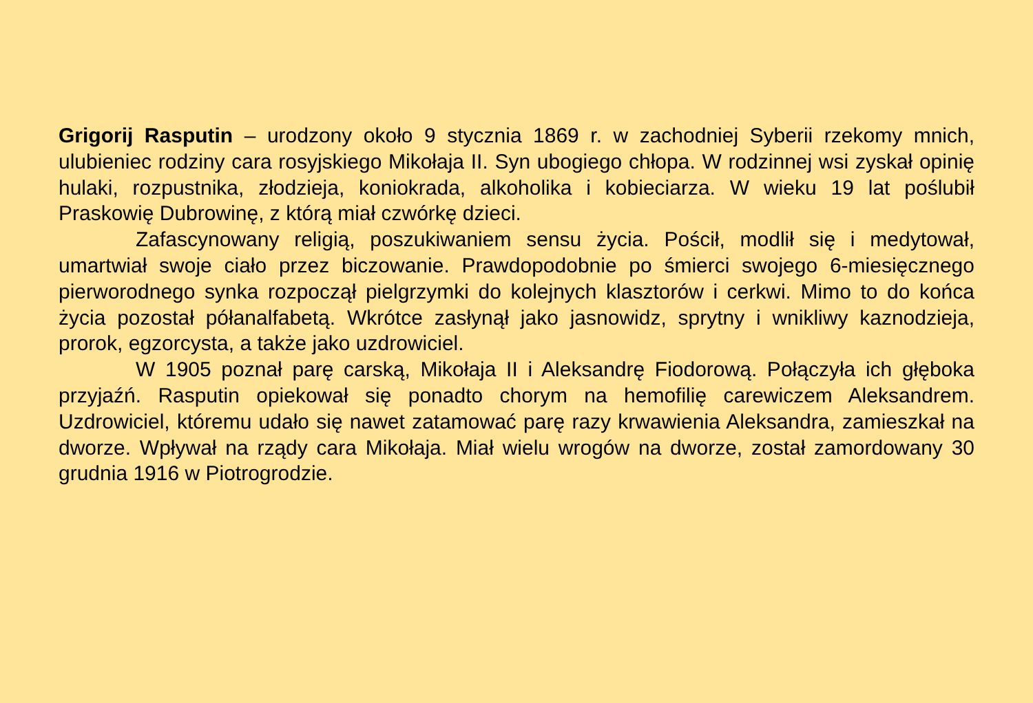Grigorij Rasputin – urodzony około 9 stycznia 1869 r. w zachodniej Syberii rzekomy mnich, ulubieniec rodziny cara rosyjskiego Mikołaja II. Syn ubogiego chłopa. W rodzinnej wsi zyskał opinię hulaki, rozpustnika, złodzieja, koniokrada, alkoholika i kobieciarza. W wieku 19 lat poślubił Praskowię Dubrowinę, z którą miał czwórkę dzieci.
Zafascynowany religią, poszukiwaniem sensu życia. Pościł, modlił się i medytował, umartwiał swoje ciało przez biczowanie. Prawdopodobnie po śmierci swojego 6-miesięcznego pierworodnego synka rozpoczął pielgrzymki do kolejnych klasztorów i cerkwi. Mimo to do końca życia pozostał półanalfabetą. Wkrótce zasłynął jako jasnowidz, sprytny i wnikliwy kaznodzieja, prorok, egzorcysta, a także jako uzdrowiciel.
W 1905 poznał parę carską, Mikołaja II i Aleksandrę Fiodorową. Połączyła ich głęboka przyjaźń. Rasputin opiekował się ponadto chorym na hemofilię carewiczem Aleksandrem. Uzdrowiciel, któremu udało się nawet zatamować parę razy krwawienia Aleksandra, zamieszkał na dworze. Wpływał na rządy cara Mikołaja. Miał wielu wrogów na dworze, został zamordowany 30 grudnia 1916 w Piotrogrodzie.